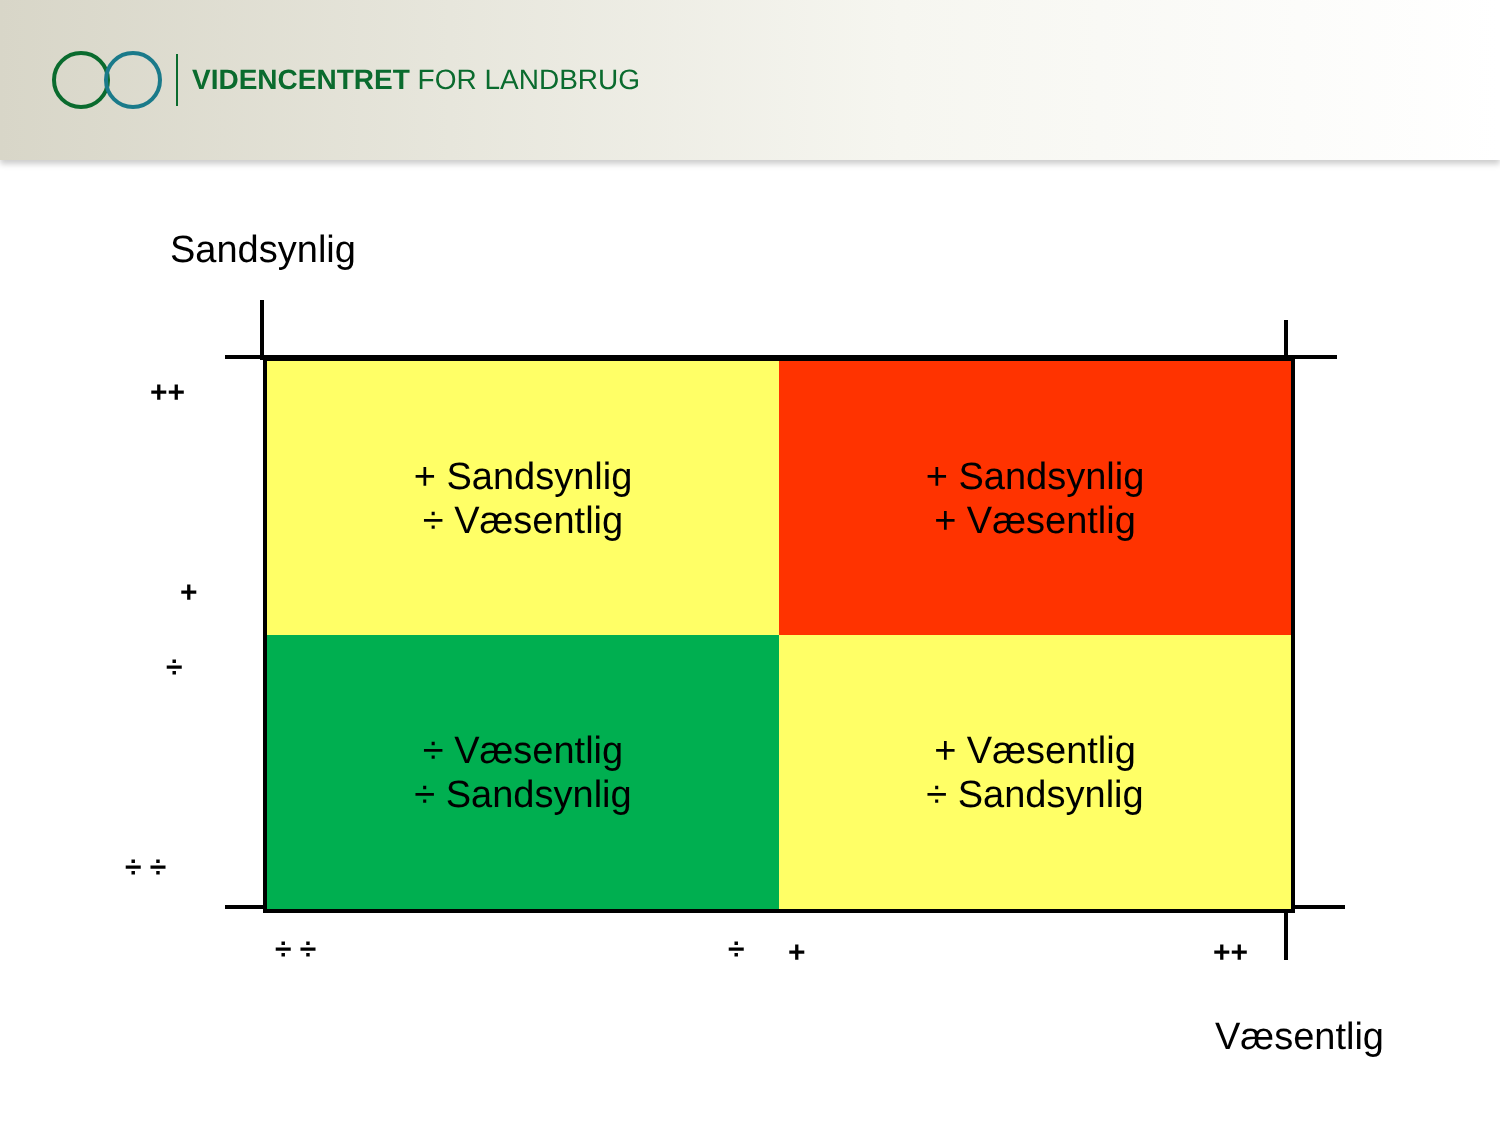VIDENCENTRET FOR LANDBRUG
Sandsynlig
+ Sandsynlig
÷ Væsentlig
+ Sandsynlig
+ Væsentlig
÷ Væsentlig
÷ Sandsynlig
+ Væsentlig
÷ Sandsynlig
++
+
÷
÷ ÷
÷ ÷ ÷ + ++
Væsentlig